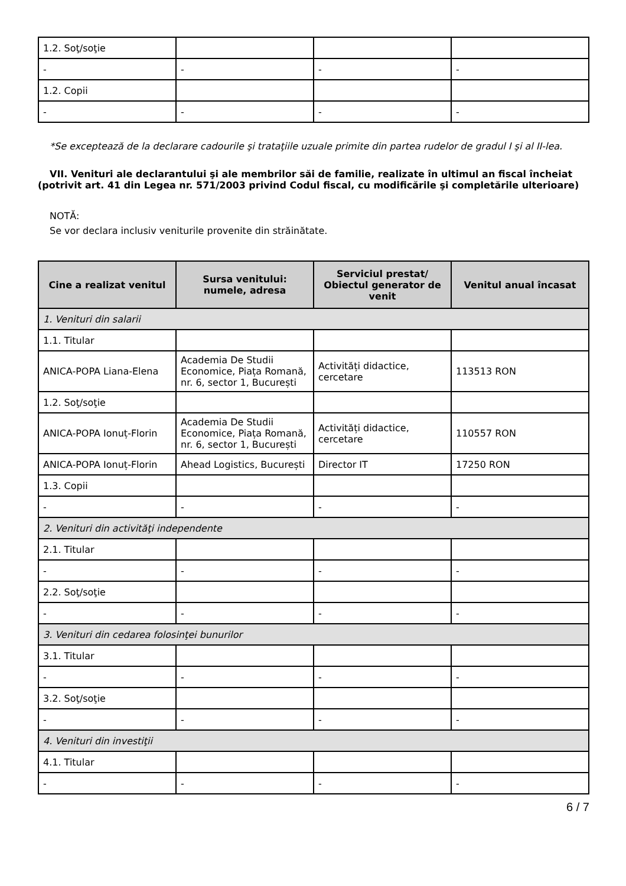| 1.2. Soţ/soţie | | | |
| - | - | - | - |
| 1.2. Copii | | | |
| - | - | - | - |
*Se exceptează de la declarare cadourile şi trataţiile uzuale primite din partea rudelor de gradul I şi al II-lea.
VII. Venituri ale declarantului şi ale membrilor săi de familie, realizate în ultimul an fiscal încheiat (potrivit art. 41 din Legea nr. 571/2003 privind Codul fiscal, cu modificările şi completările ulterioare)
NOTĂ:
Se vor declara inclusiv veniturile provenite din străinătate.
| Cine a realizat venitul | Sursa venitului: numele, adresa | Serviciul prestat/ Obiectul generator de venit | Venitul anual încasat |
| --- | --- | --- | --- |
| 1. Venituri din salarii | | | |
| 1.1. Titular | | | |
| ANICA-POPA Liana-Elena | Academia De Studii Economice, Piața Romană, nr. 6, sector 1, București | Activități didactice, cercetare | 113513 RON |
| 1.2. Soţ/soţie | | | |
| ANICA-POPA Ionuț-Florin | Academia De Studii Economice, Piața Romană, nr. 6, sector 1, București | Activități didactice, cercetare | 110557 RON |
| ANICA-POPA Ionuț-Florin | Ahead Logistics, București | Director IT | 17250 RON |
| 1.3. Copii | | | |
| - | - | - | - |
| 2. Venituri din activităţi independente | | | |
| 2.1. Titular | | | |
| - | - | - | - |
| 2.2. Soţ/soţie | | | |
| - | - | - | - |
| 3. Venituri din cedarea folosinţei bunurilor | | | |
| 3.1. Titular | | | |
| - | - | - | - |
| 3.2. Soţ/soţie | | | |
| - | - | - | - |
| 4. Venituri din investiţii | | | |
| 4.1. Titular | | | |
| - | - | - | - |
6 / 7